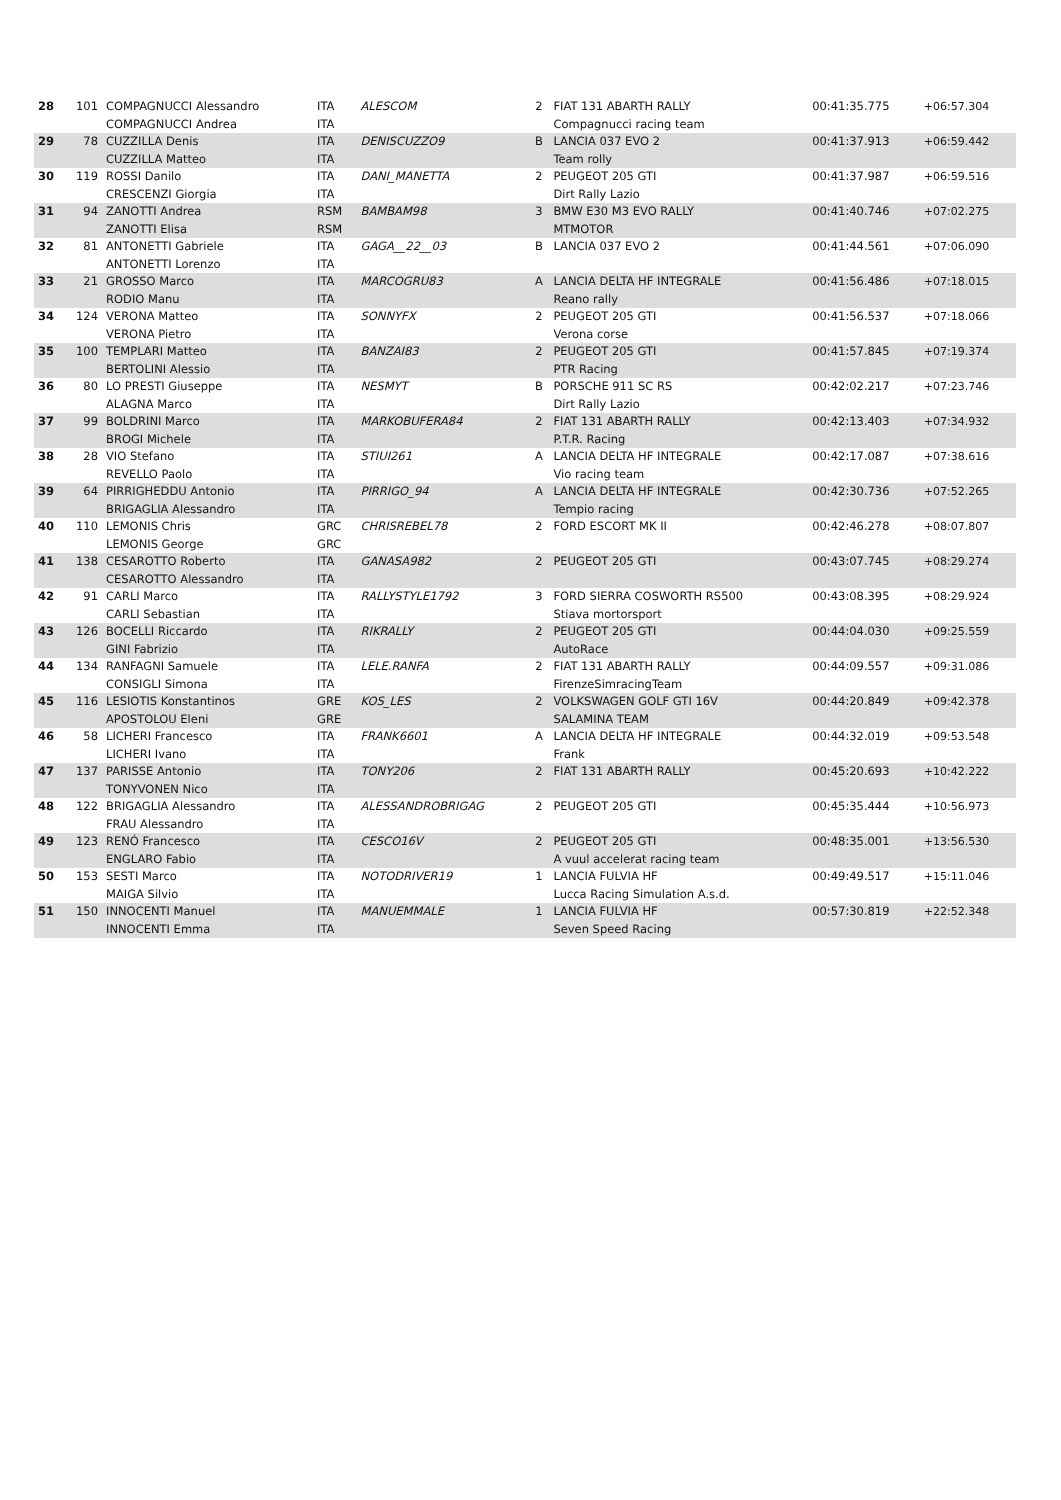| 28 | 101 | COMPAGNUCCI Alessandro COMPAGNUCCI Andrea | ITA ITA | ALESCOM | 2 | FIAT 131 ABARTH RALLY Compagnucci racing team | 00:41:35.775 | +06:57.304 |
| 29 | 78 | CUZZILLA Denis CUZZILLA Matteo | ITA ITA | DENISCUZZO9 | B | LANCIA 037 EVO 2 Team rolly | 00:41:37.913 | +06:59.442 |
| 30 | 119 | ROSSI Danilo CRESCENZI Giorgia | ITA ITA | DANI_MANETTA | 2 | PEUGEOT 205 GTI Dirt Rally Lazio | 00:41:37.987 | +06:59.516 |
| 31 | 94 | ZANOTTI Andrea ZANOTTI Elisa | RSM RSM | BAMBAM98 | 3 | BMW E30 M3 EVO RALLY MTMOTOR | 00:41:40.746 | +07:02.275 |
| 32 | 81 | ANTONETTI Gabriele ANTONETTI Lorenzo | ITA ITA | GAGA__22__03 | B | LANCIA 037 EVO 2 | 00:41:44.561 | +07:06.090 |
| 33 | 21 | GROSSO Marco RODIO Manu | ITA ITA | MARCOGRU83 | A | LANCIA DELTA HF INTEGRALE Reano rally | 00:41:56.486 | +07:18.015 |
| 34 | 124 | VERONA Matteo VERONA Pietro | ITA ITA | SONNYFX | 2 | PEUGEOT 205 GTI Verona corse | 00:41:56.537 | +07:18.066 |
| 35 | 100 | TEMPLARI Matteo BERTOLINI Alessio | ITA ITA | BANZAI83 | 2 | PEUGEOT 205 GTI PTR Racing | 00:41:57.845 | +07:19.374 |
| 36 | 80 | LO PRESTI Giuseppe ALAGNA Marco | ITA ITA | NESMYT | B | PORSCHE 911 SC RS Dirt Rally Lazio | 00:42:02.217 | +07:23.746 |
| 37 | 99 | BOLDRINI Marco BROGI Michele | ITA ITA | MARKOBUFERA84 | 2 | FIAT 131 ABARTH RALLY P.T.R. Racing | 00:42:13.403 | +07:34.932 |
| 38 | 28 | VIO Stefano REVELLO Paolo | ITA ITA | STIUI261 | A | LANCIA DELTA HF INTEGRALE Vio racing team | 00:42:17.087 | +07:38.616 |
| 39 | 64 | PIRRIGHEDDU Antonio BRIGAGLIA Alessandro | ITA ITA | PIRRIGO_94 | A | LANCIA DELTA HF INTEGRALE Tempio racing | 00:42:30.736 | +07:52.265 |
| 40 | 110 | LEMONIS Chris LEMONIS George | GRC GRC | CHRISREBEL78 | 2 | FORD ESCORT MK II | 00:42:46.278 | +08:07.807 |
| 41 | 138 | CESAROTTO Roberto CESAROTTO Alessandro | ITA ITA | GANASA982 | 2 | PEUGEOT 205 GTI | 00:43:07.745 | +08:29.274 |
| 42 | 91 | CARLI Marco CARLI Sebastian | ITA ITA | RALLYSTYLE1792 | 3 | FORD SIERRA COSWORTH RS500 Stiava mortorsport | 00:43:08.395 | +08:29.924 |
| 43 | 126 | BOCELLI Riccardo GINI Fabrizio | ITA ITA | RIKRALLY | 2 | PEUGEOT 205 GTI AutoRace | 00:44:04.030 | +09:25.559 |
| 44 | 134 | RANFAGNI Samuele CONSIGLI Simona | ITA ITA | LELE.RANFA | 2 | FIAT 131 ABARTH RALLY FirenzeSimracingTeam | 00:44:09.557 | +09:31.086 |
| 45 | 116 | LESIOTIS Konstantinos APOSTOLOU Eleni | GRE GRE | KOS_LES | 2 | VOLKSWAGEN GOLF GTI 16V SALAMINA TEAM | 00:44:20.849 | +09:42.378 |
| 46 | 58 | LICHERI Francesco LICHERI Ivano | ITA ITA | FRANK6601 | A | LANCIA DELTA HF INTEGRALE Frank | 00:44:32.019 | +09:53.548 |
| 47 | 137 | PARISSE Antonio TONYVONEN Nico | ITA ITA | TONY206 | 2 | FIAT 131 ABARTH RALLY | 00:45:20.693 | +10:42.222 |
| 48 | 122 | BRIGAGLIA Alessandro FRAU Alessandro | ITA ITA | ALESSANDROBRIGAG | 2 | PEUGEOT 205 GTI | 00:45:35.444 | +10:56.973 |
| 49 | 123 | RENÓ Francesco ENGLARO Fabio | ITA ITA | CESCO16V | 2 | PEUGEOT 205 GTI A vuul accelerat racing team | 00:48:35.001 | +13:56.530 |
| 50 | 153 | SESTI Marco MAIGA Silvio | ITA ITA | NOTODRIVER19 | 1 | LANCIA FULVIA HF Lucca Racing Simulation A.s.d. | 00:49:49.517 | +15:11.046 |
| 51 | 150 | INNOCENTI Manuel INNOCENTI Emma | ITA ITA | MANUEMMALE | 1 | LANCIA FULVIA HF Seven Speed Racing | 00:57:30.819 | +22:52.348 |